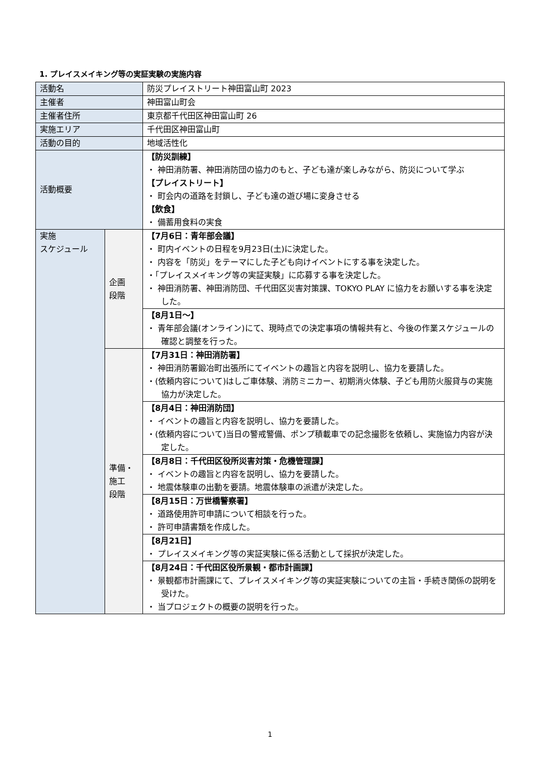1. プレイスメイキング等の実証実験の実施内容
| 活動名 | | 防災プレイストリート神田富山町 2023 |
| 主催者 | | 神田富山町会 |
| 主催者住所 | | 東京都千代田区神田富山町 26 |
| 実施エリア | | 千代田区神田富山町 |
| 活動の目的 | | 地域活性化 |
| 活動概要 | | 【防災訓練】 ・ 神田消防署、神田消防団の協力のもと、子ども達が楽しみながら、防災について学ぶ 【プレイストリート】 ・ 町会内の道路を封鎖し、子ども達の遊び場に変身させる 【飲食】 ・ 備蓄用食料の実食 |
| 実施 スケジュール | 企画 段階 | 【7月6日：青年部会議】 ・ 町内イベントの日程を9月23日(土)に決定した。 ・ 内容を「防災」をテーマにした子ども向けイベントにする事を決定した。 ・「プレイスメイキング等の実証実験」に応募する事を決定した。 ・ 神田消防署、神田消防団、千代田区災害対策課、TOKYO PLAY に協力をお願いする事を決定した。 |
| | | 【8月1日～】 ・ 青年部会議(オンライン)にて、現時点での決定事項の情報共有と、今後の作業スケジュールの確認と調整を行った。 |
| | 準備・ 施工 段階 | 【7月31日：神田消防署】 ・ 神田消防署鍛冶町出張所にてイベントの趣旨と内容を説明し、協力を要請した。 ・(依頼内容について)はしご車体験、消防ミニカー、初期消火体験、子ども用防火服貸与の実施協力が決定した。 |
| | | 【8月4日：神田消防団】 ・ イベントの趣旨と内容を説明し、協力を要請した。 ・(依頼内容について)当日の警戒警備、ポンプ積載車での記念撮影を依頼し、実施協力内容が決定した。 |
| | | 【8月8日：千代田区役所災害対策・危機管理課】 ・ イベントの趣旨と内容を説明し、協力を要請した。 ・ 地震体験車の出動を要請。地震体験車の派遣が決定した。 |
| | | 【8月15日：万世橋警察署】 ・ 道路使用許可申請について相談を行った。 ・ 許可申請書類を作成した。 |
| | | 【8月21日】 ・ プレイスメイキング等の実証実験に係る活動として採択が決定した。 |
| | | 【8月24日：千代田区役所景観・都市計画課】 ・ 景観都市計画課にて、プレイスメイキング等の実証実験についての主旨・手続き関係の説明を受けた。 ・ 当プロジェクトの概要の説明を行った。 |
1